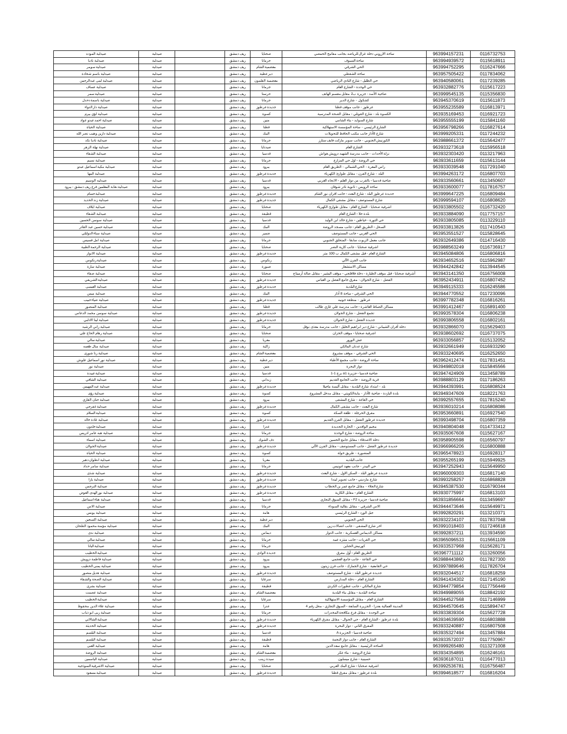| صيدلية الموده | صيدلية | | ريف دمشق | صحنايا | ساحة الازروني دخلة غزال للرياضه بجانب مفاتيح الحمصي | 963994157231 | 0116732753 |
| صيدلية ناديا | صيدلية | | ريف دمشق | جرمانا | ساحة السيوف | 963994939572 | 0115618911 |
| صيدلية سومر | صيدلية | | ريف دمشق | معضمية الشام | الحي الشرقي | 963994752295 | 0116247666 |
| صيدلية باسم شحادة | صيدلية | | ريف دمشق | دير عطية | ساحة الشقطي | 963957505422 | 0117834062 |
| صيدلية لمى عبدالرحمن | صيدلية | | ريف دمشق | معضمية القلمون | حي الظليل - شارع النادي الرياضي | 963940580061 | 0117239285 |
| صيدلية عساف | صيدلية | | ريف دمشق | جرمانا | حي الوحدة - الشارع العام | 963932882776 | 0115617223 |
| صيدلية سمر | صيدلية | | ريف دمشق | حرستا | ضاحية الأسد - جزيرة ب2 مقابل مقسم الهاتف | 963999545135 | 0115356830 |
| صيدلية باسمة دحدل | صيدلية | | ريف دمشق | جرمانا | كشكول - شارع الدير | 963945370619 | 0115611873 |
| صيدلية دار الدواء | صيدلية | | ريف دمشق | جديدة عرطوز | عرطوز - جانب موقف قطنا | 963955235589 | 0116813971 |
| صيدلية لؤي بيرم | صيدلية | | ريف دمشق | كسوة | الكسوة بلد - شارع القوتلي - مقابل الصحة المدرسية | 963935169453 | 0116921723 |
| صيدلية احمد عبدو عواد | صيدلية | | ريف دمشق | منين | شارع السوايد - بناء الشامي | 963955555199 | 0115841160 |
| صيدلية الحياة | صيدلية | | ريف دمشق | قطنا | الشارع الرئيسي - ساحة المؤسسة الاستهلاكية | 963956798266 | 0116827614 |
| صيدلية دارين وهيب نصر الله | صيدلية | | ريف دمشق | النبك | شارع 8آذار جانب مكتب الحافظ للتحويلات | 963999205331 | 0117244232 |
| صيدلية ناديا نكد | صيدلية | | ريف دمشق | جرمانا | الكورنيش الجنوبي - جانب سوبر ماركت فايف ستارز | 963988661372 | 0115642477 |
| صيدلية نهلة الزهر | صيدلية | | ريف دمشق | صيدنايا | الشارع العام | 963933273618 | 0115956518 |
| صيدلية الشفاء | صيدلية | | ريف دمشق | قدسيا | نزلة الأحداث - جانب مدرسة الشهيد درويش هواش | 963932303420 | 0113217963 |
| صيدلية نسيم | صيدلية | | ريف دمشق | جرمانا | حي الروضة - اول حي المزارع | 963933611659 | 0115613144 |
| صيدلية مكية اسماعيل عبدو | صيدلية | | ريف دمشق | يبرود | راس المعرة - الحي الشمالي - الطريق العام | 963933039548 | 0117291040 |
| صيدلية المها | صيدلية | | ريف دمشق | جديدة عرطوز | البلد - شارع الفرن - مقابل طوارئ الكهرباء | 963994263172 | 0116807703 |
| صيدليه الوسيم | صيدلية | | ريف دمشق | قدسيا | ضاحية قدسيا - بالقرب من دوار العلم - الاتجاه الغربي | 963933560661 | 0113450607 |
| صيدلية نقابة المعلمين فرع ريف دمشق - يبرود | صيدلية | | ريف دمشق | يبرود | ساحة الرويس - ثانوية نادر شوفان | 963933600077 | 0117816757 |
| صيدلية حسام | صيدلية | | ريف دمشق | جديدة عرطوز | جديدة عرطوز البلد - شارع البعث - جانب افران نور الشام | 963999647225 | 0116809484 |
| صيدلية زند الحديد | صيدلية | | ريف دمشق | جديدة عرطوز | شارع المستوصف - مقابل مشفى الكمال | 963999594107 | 0116808620 |
| صيدلية ايلاف | صيدلية | | ريف دمشق | صحنايا | اشرفية صحنايا - الشارع العام - مقابل طوارئ الكهرباء | 963933805502 | 0116732420 |
| صيدلية الشفاء | صيدلية | | ريف دمشق | قطيفة | بلدة حلا - الشارع العام | 963933884090 | 0117757157 |
| صيدلية سوسن الحسين | صيدلية | | ريف دمشق | قدسيا | حي الثورة - خياطين - شارع خالد ابن الوليد | 963933805085 | 0113229110 |
| صيدلية حسين عبد القادر | صيدلية | | ريف دمشق | النبك | السحل - الطريق العام - جانب مسجد الروضة | 963933813826 | 0117410543 |
| صيدلية سناء الدولتلي | صيدلية | | ريف دمشق | ضمير | الحي الغربي - جانب المستوصف | 963953551527 | 0115828645 |
| صيدلية امل قسيس | صيدلية | | ريف دمشق | جرمانا | جانب معمل الزيوت سابقا - المتحلق الجنوبي | 963932649386 | 0114716430 |
| صيدلية الرحمة الطبية | صيدلية | | ريف دمشق | صحنايا | اشرفية صحنايا - جانب كازية النصر | 963988563249 | 0116736917 |
| صيدلية الانوار | صيدلية | | ريف دمشق | جديدة عرطوز | الشارع العام - قبل مشفى الكمال ب 100 متر | 963945084806 | 0116806816 |
| صيدلية رنكوس | صيدلية | | ريف دمشق | رنكوس | جانب الفرن الآلي | 963934652516 | 0115962987 |
| صيدلية سارة | صيدلية | | ريف دمشق | صبورة | مساكن الاستشعار | 963944242842 | 0113944545 |
| صيدلية صفاء | صيدلية | | ريف دمشق | صحنايا | أشرفية صحنايا - قبل موقف الطيارة - دخلة فلافلجي - موقف البشير - مقابل صالة أرميتاج | 963943141350 | 0116756008 |
| صيدلية الشريفي | صيدلية | | ريف دمشق | جديدة عرطوز | الفضل - شارع الجولان - مفرق جامع الفضل بن العباس | 963952434911 | 0116807452 |
| صيدلية العيسى | صيدلية | | ريف دمشق | جديدة عرطوز | شارع البلدية | 963949115333 | 0116245586 |
| صيدلية ميس | صيدلية | | ريف دمشق | النبك | الحي الشرقي - ساحة 8 آذار | 963944770552 | 0117230096 |
| صيدلية ضياء حبيب | صيدلية | | ريف دمشق | جديدة عرطوز | عرطوز - منطقة جونيه | 963997782348 | 0116816261 |
| صيدلية المنصور | صيدلية | | ريف دمشق | قطنا | مساكن الضباط العاشرة - جانب مدرسة علي غازي طالب | 963991412467 | 0116891400 |
| صيدلية سوسن محمد الدعاس | صيدلية | | ريف دمشق | جديدة عرطوز | تجمع الفضل - شارع الجولان | 963993578304 | 0116806238 |
| صيدلية لينا الادلبي | صيدلية | | ريف دمشق | جديدة عرطوز | جديدة الفضل - شارع الجولان | 963993806558 | 0116802161 |
| صيدلية راني الرشيد | صيدلية | | ريف دمشق | جرمانا | دخلة أفران الشيباني - شارع دير ابراهيم الخليل - جانب مدرسة معذى نوفل | 963932866070 | 0115629403 |
| صيدلية رهام الحاج علي | صيدلية | | ريف دمشق | صحنايا | اشرفية صحنايا - موقف الخزان | 963938602692 | 0116737075 |
| صيدلية سالي | صيدلية | | ريف دمشق | معربا | عش الورور | 963933056857 | 0115132052 |
| صيدلية منال طعمه | صيدلية | | ريف دمشق | زاكية | شارع عدنان المالكي | 963932661949 | 0116933290 |
| صيدلية رنا شورى | صيدلية | | ريف دمشق | معضمية الشام | الحي الشرقي - موقف مشروع | 963933240695 | 0116252650 |
| صيدلية نور اسماعيل علوش | صيدلية | | ريف دمشق | دير عطية | ساحة الروضة - جانب مجمع الأطباء | 963962412474 | 0117831451 |
| صيدلية نور | صيدلية | | ريف دمشق | منين | دوار البحرة | 963949802018 | 0115845566 |
| صيدلية عبيدة | صيدلية | | ريف دمشق | قدسيا | برج 1-1 a1 ضاحية قدسيا - جزيرة | 963947424909 | 0113458789 |
| صيدلية الشافي | صيدلية | | ريف دمشق | زبداني | قرية الروضة - جانب الجامع القديم | 963988803129 | 0117186263 |
| صيدلية عبد المهيمن | صيدلية | | ريف دمشق | جديدة عرطوز | بلد - امتداد شارع البلدية - مقابل ألبسة ماجيلا | 963944393991 | 0116808524 |
| صيدلية رؤى | صيدلية | | ريف دمشق | كسوة | بلدة الباردة - ضاحية 8آذار - بنايةالكويتي - مقابل مدخل المشروع | 963949347609 | 0118221763 |
| صيدلية حنان القاري | صيدلية | | ريف دمشق | يبرود | حي القاعة - شارع المشفى | 963992557655 | 0117815240 |
| صيدلية غفرجي | صيدلية | | ريف دمشق | جديدة عرطوز | شارع البعث - جانب مشفى الكمال | 963936010214 | 0116808086 |
| صيدلية السلام | صيدلية | | ريف دمشق | كسوة | مفرق الحرجلة - طلعة السكة | 963953660891 | 0116927540 |
| صيدلية غادة خالد | صيدلية | | ريف دمشق | جديدة عرطوز | جديدة عرطوز الفضل - مقابل الفرن القديم | 963993498704 | 0116807359 |
| صيدلية خلدون | صيدلية | | ريف دمشق | عدرا | مخيم الوافدين - الحارة الجديدة | 963940804048 | 0114733412 |
| صيدلية هبه عامر ادريس | صيدلية | | ريف دمشق | جرمانا | ساحة الروضة - شارع الوحدة | 963935067608 | 0115627167 |
| صيدلية اسماء | صيدلية | | ريف دمشق | دف الشوك | دخلة الاصدقاء - مقابل جامع الحسين | 963958905598 | 0116560797 |
| صيدلية الجولان | صيدلية | | ريف دمشق | جديدة عرطوز | جديدة عرطوز الفضل - جانب المستوصف - مقابل الفرن الآلي | 963966966206 | 0116800888 |
| صيدلية الحياة | صيدلية | | ريف دمشق | كسوة | المنصورة - طريق خولة | 963965478923 | 0116928317 |
| صيدلية انطوان دهبر | صيدلية | | ريف دمشق | معربا | جانب البلديه | 963955265199 | 0115949925 |
| صيدلية سامر حداد | صيدلية | | ريف دمشق | جرمانا | حي البيدر - جانب معهد ادونيس | 963947252943 | 0115649950 |
| صيدلية شذى | صيدلية | | ريف دمشق | جديدة عرطوز | جديدة عرطوز البلد - السكن الاول - شارع البعث | 963960009303 | 0116817140 |
| صيدلية يارا | صيدلية | | ريف دمشق | جديدة عرطوز | شارع مارديني - جانب تصوير ليندا | 963993258257 | 0116868828 |
| صيدلية النرجس | صيدلية | | ريف دمشق | جديدة عرطوز | شارع الجلاء - مقابل جامع عمر بن الخطاب | 963945387530 | 0116790344 |
| صيدلية نور الهدى العوض | صيدلية | | ريف دمشق | جديدة عرطوز | الشارع العام - مقابل الكازية | 963930775997 | 0116813103 |
| صيدلية هناء اسماعيل | صيدلية | | ريف دمشق | قدسيا | مقابل السوق التجاري - F2 ضاحية قدسيا - جزيرة | 963931856664 | 0113459697 |
| صيدلية الاس | صيدلية | | ريف دمشق | جرمانا | الاس الشرقي - مقابل بقالية السوداء | 963944473646 | 0115649971 |
| صيدلية يونس | صيدلية | | ريف دمشق | هامة | جبل الورد - الشارع الرئيسي | 963992820291 | 0113210371 |
| صيدلية اكسجين | صيدلية | | ريف دمشق | دير عطية | الحي الجنوبي | 963932234107 | 0117837048 |
| صيدلية مؤمنة محمود الطحان | صيدلية | | ريف دمشق | النبك | اخر شارع المشفى - جانب اتصالات زين | 963991018403 | 0117246618 |
| صيدلية ندى | صيدلية | | ريف دمشق | ديماس | مساكن الديماس العسكرية - جانب الدوار | 963992837211 | 0113934590 |
| صيدلية سالي | صيدلية | | ريف دمشق | جرمانا | حي القريات - جانب منتزه عبيد | 963965096533 | 0115661109 |
| صيدلية اليانا | صيدلية | | ريف دمشق | جرمانا | كورنيش الجناين | 963933537968 | 0115628171 |
| صيدلية الخطيب | صيدلية | | ريف دمشق | جديدة الوادي | الطريق العام - أول مفرق | 963967711112 | 0113260056 |
| صيدلية فاطمة درويش | صيدلية | | ريف دمشق | يبرود | حي القاعة - جانب جامع العجمي | 963988443860 | 0117827300 |
| صيدلية يمنى الخطيب | صيدلية | | ريف دمشق | يبرود | حي القامعية - شارع الجمارك - جانب فرن زيتون | 963997889646 | 0117826704 |
| صيدلية هديل منصور | صيدلية | | ريف دمشق | جديدة عرطوز | جديدة عرطوز البلد - شارع المستوصف | 963932044517 | 0116818259 |
| صيدلية الصحة والشفاء | صيدلية | | ريف دمشق | سرغايا | الشارع العام - دخلة المدارس | 963941434302 | 0117145190 |
| صيدلية بشرى | صيدلية | | ريف دمشق | قطيفة | شارع المالكي - جانب عطورات الكردي | 963944779854 | 0117756449 |
| صيدلية عصمت | صيدلية | | ريف دمشق | معضمية الشام | ساحة البلدية - مقابل بناء البلدية | 963949989055 | 0118842192 |
| صيدلية الخطيب | صيدلية | | ريف دمشق | سرغايا | الشارع العام - مقابل المؤسسة الاستهلاكية | 963944527568 | 0117146999 |
| صيدلية علاء الدين محفوظ | صيدلية | | ريف دمشق | عدرا | المدينة العمالية بعدرا - الجزيرة السابعة - السوق التجاري - محل رقم 4 | 963944570645 | 0115894747 |
| صيدلية ربى ابو ذياب | صيدلية | | ريف دمشق | جرمانا | حي الوحدة - مقابل فرع مكافحة المخدرات | 963933839304 | 0115627728 |
| صيدلية الشالاتي | صيدلية | | ريف دمشق | جديدة عرطوز | بلدة عرطوز - الشارع العام - حي الجوال - مقابل مفرق الكهرباء | 963934639590 | 0116803888 |
| صيدلية الحديثة | صيدلية | | ريف دمشق | جديدة عرطوز | المفرق الثاني - دوار البحرة | 963933240887 | 0116807508 |
| صيدلية البلسم | صيدلية | | ريف دمشق | قدسيا | A ضاحية قدسيا - الجزيرة | 963935327494 | 0113457884 |
| صيدلية البلسم | صيدلية | | ريف دمشق | قطيفة | الشارع العام - جانب دوار النجمة | 963933572037 | 0117750967 |
| صيدلية الغنى | صيدلية | | ريف دمشق | هامة | الساحة الرئيسية - مقابل جامع سعد الدين | 963999265480 | 0113271008 |
| صيدلية الروضة | صيدلية | | ريف دمشق | معضمية الشام | شارع الروضة - بناء عكر | 963934354895 | 0116246161 |
| صيدلية الياسمين | صيدلية | | ريف دمشق | سيدة زينب | حسينية - شارع ميسلون | 963936187011 | 0116477013 |
| صيدلية الاشرفية النموذجية | صيدلية | | ريف دمشق | صحنايا | اشرفية صحنايا - شارع البنك العربي | 963992536781 | 0116756487 |
| صيدلية مسعود | صيدلية | | ريف دمشق | جديدة عرطوز | بلدة عرطوز - مقابل مفرق قطنا | 963994618577 | 0116816204 |